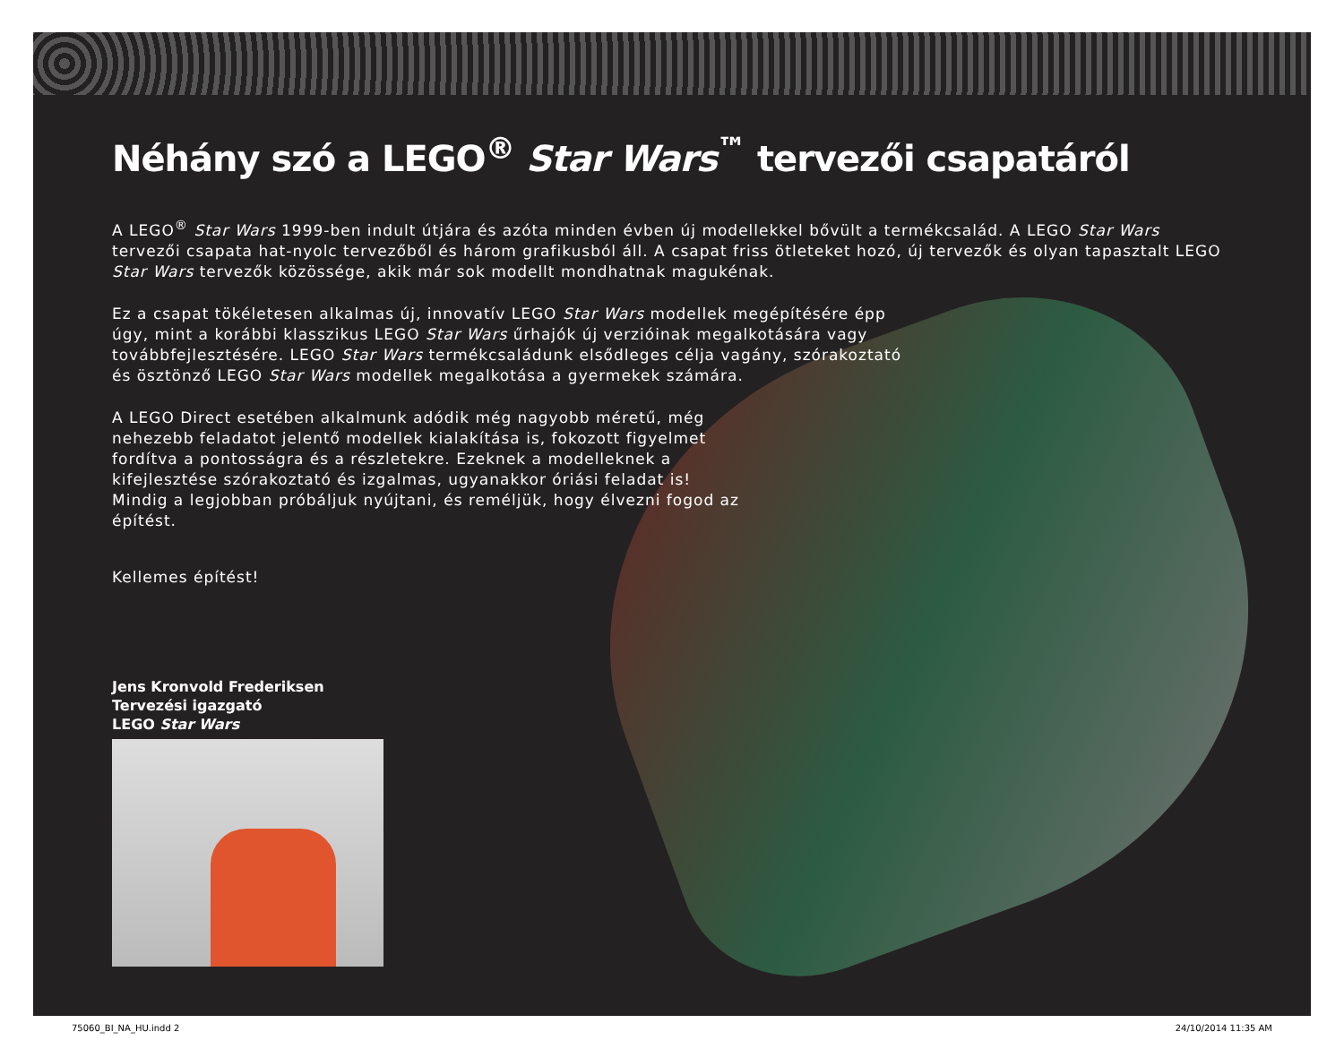Néhány szó a LEGO<sup>®</sup> Star Wars<sup>™</sup> tervezői csapatáról
A LEGO<sup>®</sup> Star Wars 1999-ben indult útjára és azóta minden évben új modellekkel bővült a termékcsalád. A LEGO Star Wars tervezői csapata hat-nyolc tervezőből és három grafikusból áll. A csapat friss ötleteket hozó, új tervezők és olyan tapasztalt LEGO Star Wars tervezők közössége, akik már sok modellt mondhatnak magukénak.
Ez a csapat tökéletesen alkalmas új, innovatív LEGO Star Wars modellek megépítésére épp úgy, mint a korábbi klasszikus LEGO Star Wars űrhajók új verzióinak megalkotására vagy továbbfejlesztésére. LEGO Star Wars termékcsaládunk elsődleges célja vagány, szórakoztató és ösztönző LEGO Star Wars modellek megalkotása a gyermekek számára.
A LEGO Direct esetében alkalmunk adódik még nagyobb méretű, még nehezebb feladatot jelentő modellek kialakítása is, fokozott figyelmet fordítva a pontosságra és a részletekre. Ezeknek a modelleknek a kifejlesztése szórakoztató és izgalmas, ugyanakkor óriási feladat is! Mindig a legjobban próbáljuk nyújtani, és reméljük, hogy élvezni fogod az építést.
Kellemes építést!
Jens Kronvold Frederiksen
Tervezési igazgató
LEGO Star Wars
75060_BI_NA_HU.indd 2 24/10/2014 11:35 AM